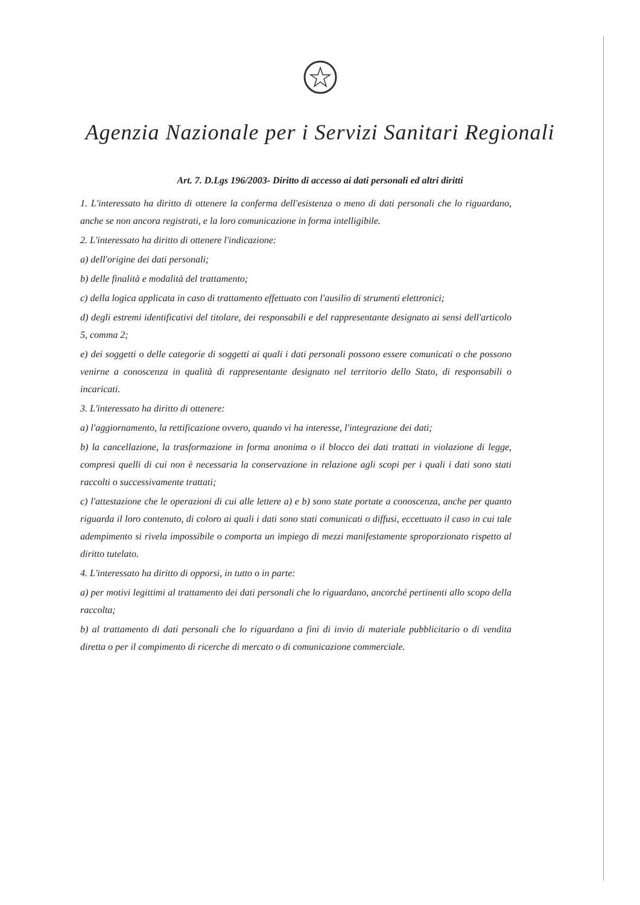Agenzia Nazionale per i Servizi Sanitari Regionali
Art. 7. D.Lgs 196/2003- Diritto di accesso ai dati personali ed altri diritti
1. L'interessato ha diritto di ottenere la conferma dell'esistenza o meno di dati personali che lo riguardano, anche se non ancora registrati, e la loro comunicazione in forma intelligibile.
2. L'interessato ha diritto di ottenere l'indicazione:
a) dell'origine dei dati personali;
b) delle finalità e modalità del trattamento;
c) della logica applicata in caso di trattamento effettuato con l'ausilio di strumenti elettronici;
d) degli estremi identificativi del titolare, dei responsabili e del rappresentante designato ai sensi dell'articolo 5, comma 2;
e) dei soggetti o delle categorie di soggetti ai quali i dati personali possono essere comunicati o che possono venirne a conoscenza in qualità di rappresentante designato nel territorio dello Stato, di responsabili o incaricati.
3. L'interessato ha diritto di ottenere:
a) l'aggiornamento, la rettificazione ovvero, quando vi ha interesse, l'integrazione dei dati;
b) la cancellazione, la trasformazione in forma anonima o il blocco dei dati trattati in violazione di legge, compresi quelli di cui non è necessaria la conservazione in relazione agli scopi per i quali i dati sono stati raccolti o successivamente trattati;
c) l'attestazione che le operazioni di cui alle lettere a) e b) sono state portate a conoscenza, anche per quanto riguarda il loro contenuto, di coloro ai quali i dati sono stati comunicati o diffusi, eccettuato il caso in cui tale adempimento si rivela impossibile o comporta un impiego di mezzi manifestamente sproporzionato rispetto al diritto tutelato.
4. L'interessato ha diritto di opporsi, in tutto o in parte:
a) per motivi legittimi al trattamento dei dati personali che lo riguardano, ancorché pertinenti allo scopo della raccolta;
b) al trattamento di dati personali che lo riguardano a fini di invio di materiale pubblicitario o di vendita diretta o per il compimento di ricerche di mercato o di comunicazione commerciale.